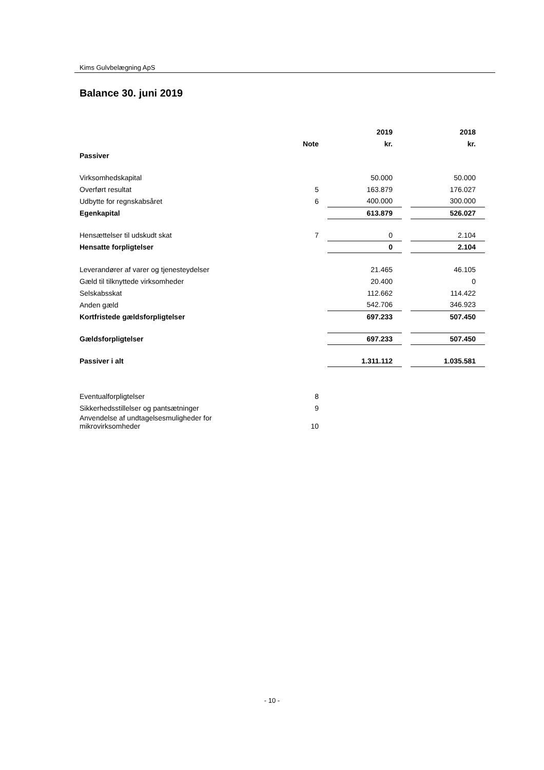Kims Gulvbelægning ApS
Balance 30. juni 2019
| | | | 2019 | | 2018 |
| | Note | | kr. | | kr. |
| Passiver | | | | | |
| Virksomhedskapital | | | 50.000 | | 50.000 |
| Overført resultat | 5 | | 163.879 | | 176.027 |
| Udbytte for regnskabsåret | 6 | | 400.000 | | 300.000 |
| Egenkapital | | | 613.879 | | 526.027 |
| Hensættelser til udskudt skat | 7 | | 0 | | 2.104 |
| Hensatte forpligtelser | | | 0 | | 2.104 |
| Leverandører af varer og tjenesteydelser | | | 21.465 | | 46.105 |
| Gæld til tilknyttede virksomheder | | | 20.400 | | 0 |
| Selskabsskat | | | 112.662 | | 114.422 |
| Anden gæld | | | 542.706 | | 346.923 |
| Kortfristede gældsforpligtelser | | | 697.233 | | 507.450 |
| Gældsforpligtelser | | | 697.233 | | 507.450 |
| Passiver i alt | | | 1.311.112 | | 1.035.581 |
| Eventualforpligtelser | 8 | | | | |
| Sikkerhedsstillelser og pantsætninger | 9 | | | | |
| Anvendelse af undtagelsesmuligheder for mikrovirksomheder | 10 | | | | |
- 10 -